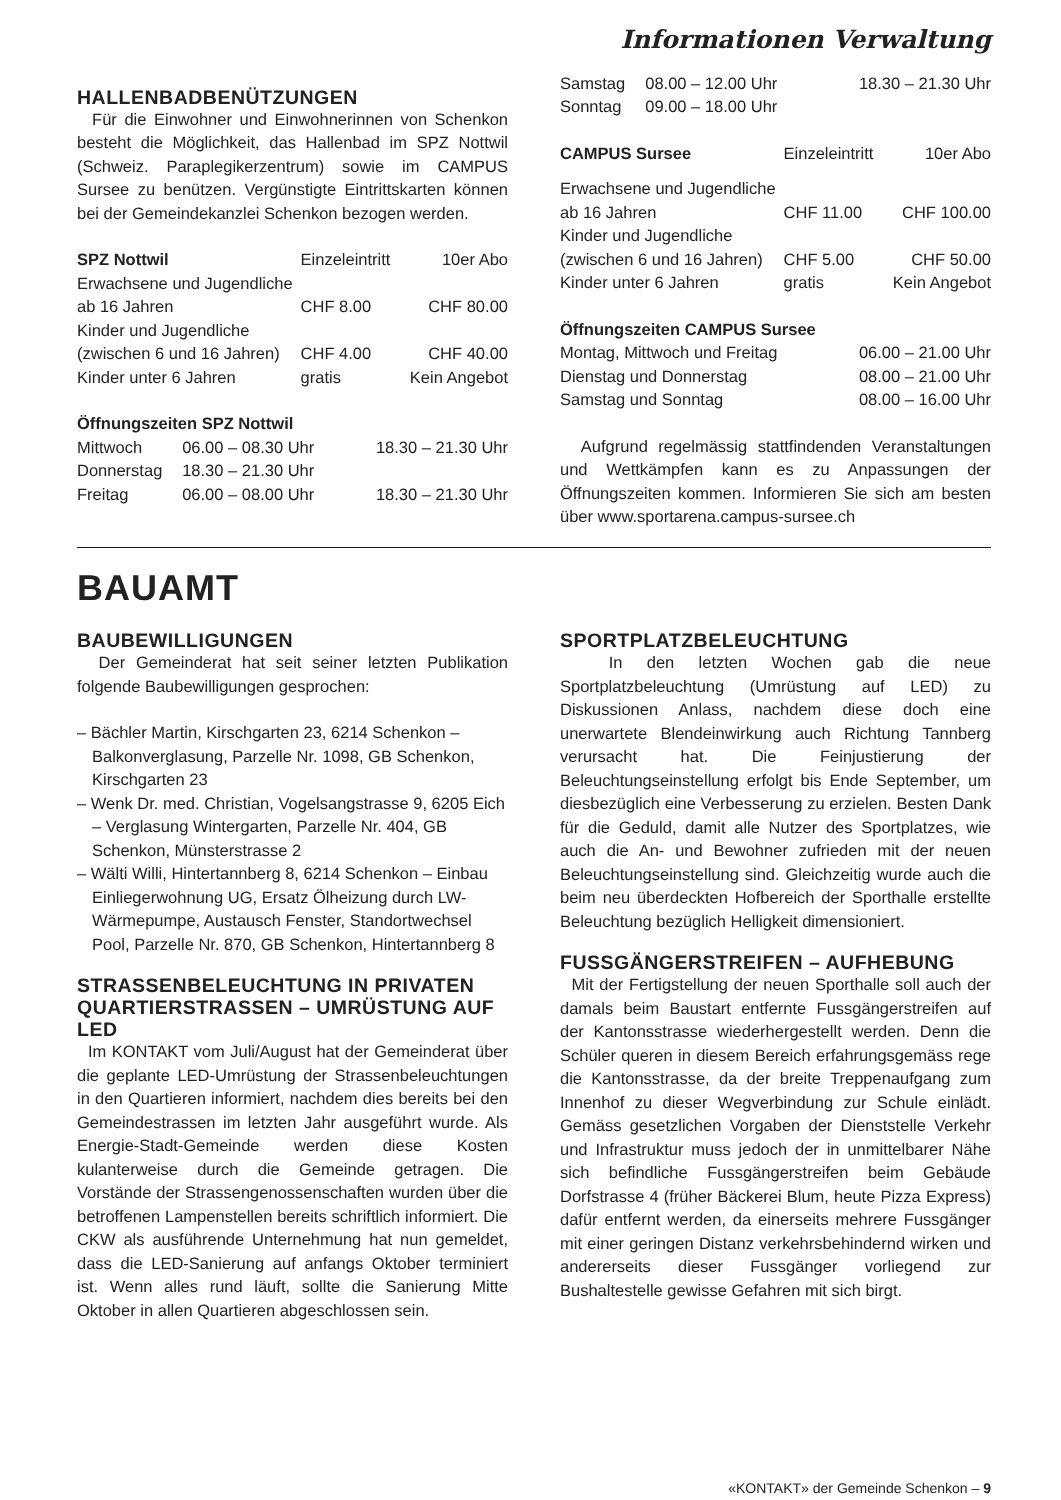Informationen Verwaltung
HALLENBADBENÜTZUNGEN
Für die Einwohner und Einwohnerinnen von Schenkon besteht die Möglichkeit, das Hallenbad im SPZ Nottwil (Schweiz. Paraplegikerzentrum) sowie im CAMPUS Sursee zu benützen. Vergünstigte Eintrittskarten können bei der Gemeindekanzlei Schenkon bezogen werden.
| SPZ Nottwil | Einzeleintritt | 10er Abo |
| Erwachsene und Jugendliche | | |
| ab 16 Jahren | CHF 8.00 | CHF 80.00 |
| Kinder und Jugendliche | | |
| (zwischen 6 und 16 Jahren) | CHF 4.00 | CHF 40.00 |
| Kinder unter 6 Jahren | gratis | Kein Angebot |
Öffnungszeiten SPZ Nottwil
| Mittwoch | 06.00 – 08.30 Uhr | 18.30 – 21.30 Uhr |
| Donnerstag | 18.30 – 21.30 Uhr | |
| Freitag | 06.00 – 08.00 Uhr | 18.30 – 21.30 Uhr |
| Samstag | 08.00 – 12.00 Uhr | 18.30 – 21.30 Uhr |
| Sonntag | 09.00 – 18.00 Uhr | |
| CAMPUS Sursee | Einzeleintritt | 10er Abo |
| Erwachsene und Jugendliche | | |
| ab 16 Jahren | CHF 11.00 | CHF 100.00 |
| Kinder und Jugendliche | | |
| (zwischen 6 und 16 Jahren) | CHF 5.00 | CHF 50.00 |
| Kinder unter 6 Jahren | gratis | Kein Angebot |
Öffnungszeiten CAMPUS Sursee
| Montag, Mittwoch und Freitag | 06.00 – 21.00 Uhr |
| Dienstag und Donnerstag | 08.00 – 21.00 Uhr |
| Samstag und Sonntag | 08.00 – 16.00 Uhr |
Aufgrund regelmässig stattfindenden Veranstaltungen und Wettkämpfen kann es zu Anpassungen der Öffnungszeiten kommen. Informieren Sie sich am besten über www.sportarena.campus-sursee.ch
BAUAMT
BAUBEWILLIGUNGEN
Der Gemeinderat hat seit seiner letzten Publikation folgende Baubewilligungen gesprochen:
– Bächler Martin, Kirschgarten 23, 6214 Schenkon – Balkonverglasung, Parzelle Nr. 1098, GB Schenkon, Kirschgarten 23
– Wenk Dr. med. Christian, Vogelsangstrasse 9, 6205 Eich – Verglasung Wintergarten, Parzelle Nr. 404, GB Schenkon, Münsterstrasse 2
– Wälti Willi, Hintertannberg 8, 6214 Schenkon – Einbau Einliegerwohnung UG, Ersatz Ölheizung durch LW-Wärmepumpe, Austausch Fenster, Standortwechsel Pool, Parzelle Nr. 870, GB Schenkon, Hintertannberg 8
STRASSENBELEUCHTUNG IN PRIVATEN QUARTIERSTRASSEN – UMRÜSTUNG AUF LED
Im KONTAKT vom Juli/August hat der Gemeinderat über die geplante LED-Umrüstung der Strassenbeleuchtungen in den Quartieren informiert, nachdem dies bereits bei den Gemeindestrassen im letzten Jahr ausgeführt wurde. Als Energie-Stadt-Gemeinde werden diese Kosten kulanterweise durch die Gemeinde getragen. Die Vorstände der Strassengenossenschaften wurden über die betroffenen Lampenstellen bereits schriftlich informiert. Die CKW als ausführende Unternehmung hat nun gemeldet, dass die LED-Sanierung auf anfangs Oktober terminiert ist. Wenn alles rund läuft, sollte die Sanierung Mitte Oktober in allen Quartieren abgeschlossen sein.
SPORTPLATZBELEUCHTUNG
In den letzten Wochen gab die neue Sportplatzbeleuchtung (Umrüstung auf LED) zu Diskussionen Anlass, nachdem diese doch eine unerwartete Blendeinwirkung auch Richtung Tannberg verursacht hat. Die Feinjustierung der Beleuchtungseinstellung erfolgt bis Ende September, um diesbezüglich eine Verbesserung zu erzielen. Besten Dank für die Geduld, damit alle Nutzer des Sportplatzes, wie auch die An- und Bewohner zufrieden mit der neuen Beleuchtungseinstellung sind. Gleichzeitig wurde auch die beim neu überdeckten Hofbereich der Sporthalle erstellte Beleuchtung bezüglich Helligkeit dimensioniert.
FUSSGÄNGERSTREIFEN – AUFHEBUNG
Mit der Fertigstellung der neuen Sporthalle soll auch der damals beim Baustart entfernte Fussgängerstreifen auf der Kantonsstrasse wiederhergestellt werden. Denn die Schüler queren in diesem Bereich erfahrungsgemäss rege die Kantonsstrasse, da der breite Treppenaufgang zum Innenhof zu dieser Wegverbindung zur Schule einlädt. Gemäss gesetzlichen Vorgaben der Dienststelle Verkehr und Infrastruktur muss jedoch der in unmittelbarer Nähe sich befindliche Fussgängerstreifen beim Gebäude Dorfstrasse 4 (früher Bäckerei Blum, heute Pizza Express) dafür entfernt werden, da einerseits mehrere Fussgänger mit einer geringen Distanz verkehrsbehindernd wirken und andererseits dieser Fussgänger vorliegend zur Bushaltestelle gewisse Gefahren mit sich birgt.
«KONTAKT» der Gemeinde Schenkon – 9